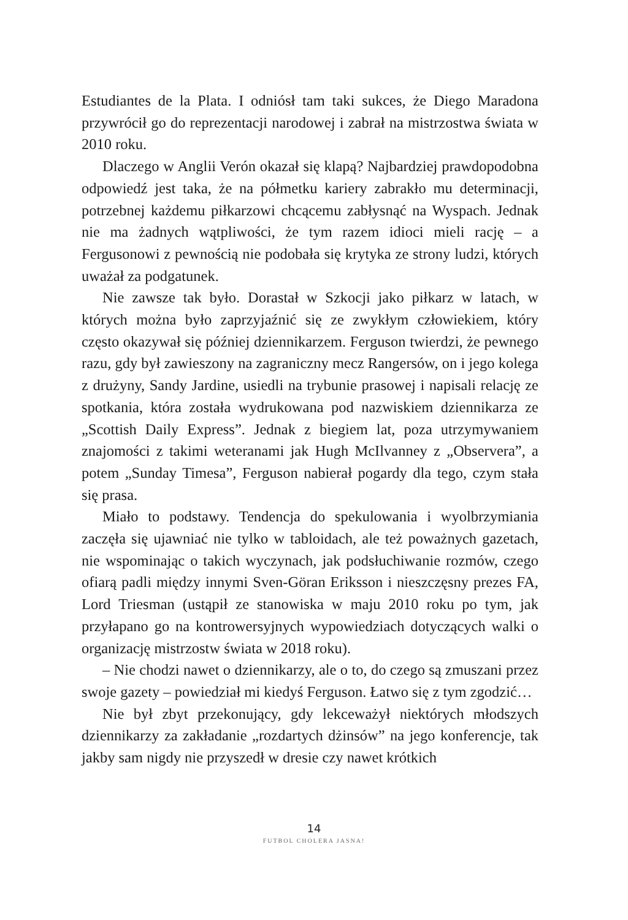Estudiantes de la Plata. I odniósł tam taki sukces, że Diego Maradona przywrócił go do reprezentacji narodowej i zabrał na mistrzostwa świata w 2010 roku.
Dlaczego w Anglii Verón okazał się klapą? Najbardziej prawdopodobna odpowiedź jest taka, że na półmetku kariery zabrakło mu determinacji, potrzebnej każdemu piłkarzowi chcącemu zabłysnąć na Wyspach. Jednak nie ma żadnych wątpliwości, że tym razem idioci mieli rację – a Fergusonowi z pewnością nie podobała się krytyka ze strony ludzi, których uważał za podgatunek.
Nie zawsze tak było. Dorastał w Szkocji jako piłkarz w latach, w których można było zaprzyjaźnić się ze zwykłym człowiekiem, który często okazywał się później dziennikarzem. Ferguson twierdzi, że pewnego razu, gdy był zawieszony na zagraniczny mecz Rangersów, on i jego kolega z drużyny, Sandy Jardine, usiedli na trybunie prasowej i napisali relację ze spotkania, która została wydrukowana pod nazwiskiem dziennikarza ze „Scottish Daily Express”. Jednak z biegiem lat, poza utrzymywaniem znajomości z takimi weteranami jak Hugh McIlvanney z „Observera”, a potem „Sunday Timesa”, Ferguson nabierał pogardy dla tego, czym stała się prasa.
Miało to podstawy. Tendencja do spekulowania i wyolbrzymiania zaczęła się ujawniać nie tylko w tabloidach, ale też poważnych gazetach, nie wspominając o takich wyczynach, jak podsłuchiwanie rozmów, czego ofiarą padli między innymi Sven-Göran Eriksson i nieszczęsny prezes FA, Lord Triesman (ustąpił ze stanowiska w maju 2010 roku po tym, jak przyłapano go na kontrowersyjnych wypowiedziach dotyczących walki o organizację mistrzostw świata w 2018 roku).
– Nie chodzi nawet o dziennikarzy, ale o to, do czego są zmuszani przez swoje gazety – powiedział mi kiedyś Ferguson. Łatwo się z tym zgodzić…
Nie był zbyt przekonujący, gdy lekceważył niektórych młodszych dziennikarzy za zakładanie „rozdartych dżinsów” na jego konferencje, tak jakby sam nigdy nie przyszedł w dresie czy nawet krótkich
14
FUTBOL CHOLERA JASNA!